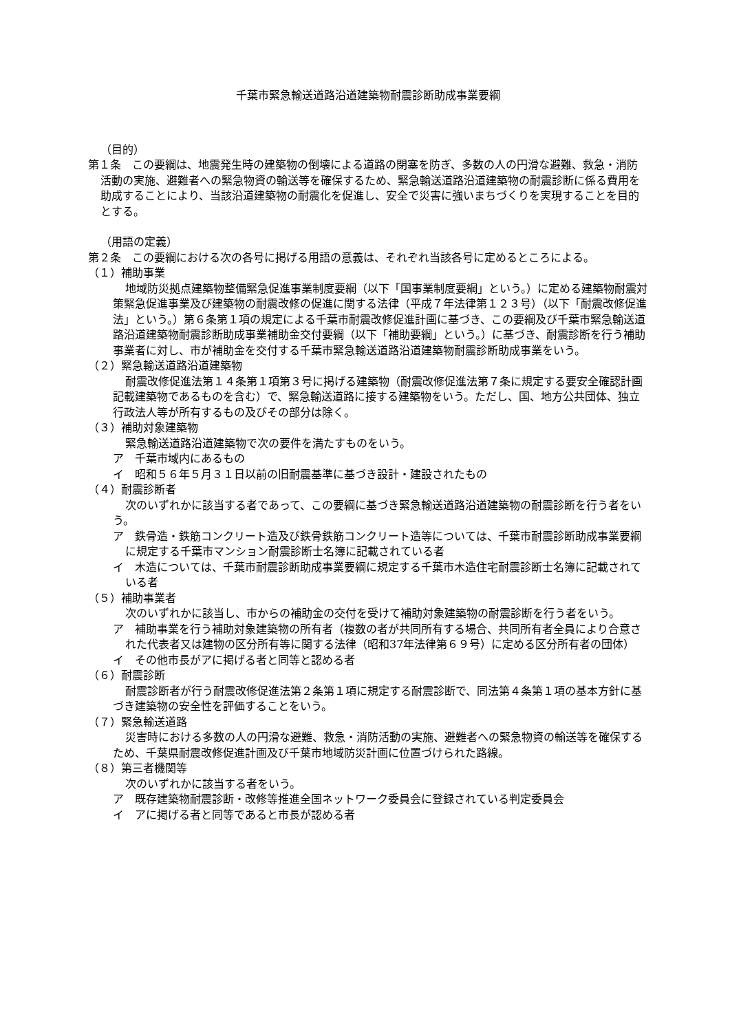千葉市緊急輸送道路沿道建築物耐震診断助成事業要綱
（目的）
第１条　この要綱は、地震発生時の建築物の倒壊による道路の閉塞を防ぎ、多数の人の円滑な避難、救急・消防活動の実施、避難者への緊急物資の輸送等を確保するため、緊急輸送道路沿道建築物の耐震診断に係る費用を助成することにより、当該沿道建築物の耐震化を促進し、安全で災害に強いまちづくりを実現することを目的とする。
（用語の定義）
第２条　この要綱における次の各号に掲げる用語の意義は、それぞれ当該各号に定めるところによる。
（１）補助事業
地域防災拠点建築物整備緊急促進事業制度要綱（以下「国事業制度要綱」という。）に定める建築物耐震対策緊急促進事業及び建築物の耐震改修の促進に関する法律（平成７年法律第１２３号）（以下「耐震改修促進法」という。）第６条第１項の規定による千葉市耐震改修促進計画に基づき、この要綱及び千葉市緊急輸送道路沿道建築物耐震診断助成事業補助金交付要綱（以下「補助要綱」という。）に基づき、耐震診断を行う補助事業者に対し、市が補助金を交付する千葉市緊急輸送道路沿道建築物耐震診断助成事業をいう。
（２）緊急輸送道路沿道建築物
耐震改修促進法第１４条第１項第３号に掲げる建築物（耐震改修促進法第７条に規定する要安全確認計画記載建築物であるものを含む）で、緊急輸送道路に接する建築物をいう。ただし、国、地方公共団体、独立行政法人等が所有するもの及びその部分は除く。
（３）補助対象建築物
緊急輸送道路沿道建築物で次の要件を満たすものをいう。
ア　千葉市域内にあるもの
イ　昭和５６年５月３１日以前の旧耐震基準に基づき設計・建設されたもの
（４）耐震診断者
次のいずれかに該当する者であって、この要綱に基づき緊急輸送道路沿道建築物の耐震診断を行う者をいう。
ア　鉄骨造・鉄筋コンクリート造及び鉄骨鉄筋コンクリート造等については、千葉市耐震診断助成事業要綱に規定する千葉市マンション耐震診断士名簿に記載されている者
イ　木造については、千葉市耐震診断助成事業要綱に規定する千葉市木造住宅耐震診断士名簿に記載されている者
（５）補助事業者
次のいずれかに該当し、市からの補助金の交付を受けて補助対象建築物の耐震診断を行う者をいう。
ア　補助事業を行う補助対象建築物の所有者（複数の者が共同所有する場合、共同所有者全員により合意された代表者又は建物の区分所有等に関する法律（昭和37年法律第６９号）に定める区分所有者の団体）
イ　その他市長がアに掲げる者と同等と認める者
（６）耐震診断
耐震診断者が行う耐震改修促進法第２条第１項に規定する耐震診断で、同法第４条第１項の基本方針に基づき建築物の安全性を評価することをいう。
（７）緊急輸送道路
災害時における多数の人の円滑な避難、救急・消防活動の実施、避難者への緊急物資の輸送等を確保するため、千葉県耐震改修促進計画及び千葉市地域防災計画に位置づけられた路線。
（８）第三者機関等
次のいずれかに該当する者をいう。
ア　既存建築物耐震診断・改修等推進全国ネットワーク委員会に登録されている判定委員会
イ　アに掲げる者と同等であると市長が認める者